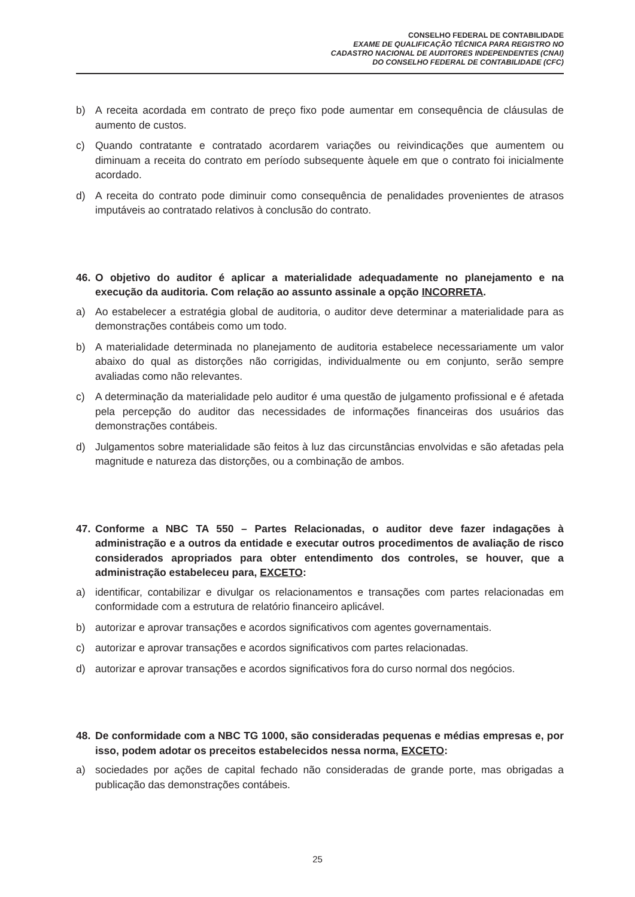CONSELHO FEDERAL DE CONTABILIDADE
EXAME DE QUALIFICAÇÃO TÉCNICA PARA REGISTRO NO
CADASTRO NACIONAL DE AUDITORES INDEPENDENTES (CNAI)
DO CONSELHO FEDERAL DE CONTABILIDADE (CFC)
b) A receita acordada em contrato de preço fixo pode aumentar em consequência de cláusulas de aumento de custos.
c) Quando contratante e contratado acordarem variações ou reivindicações que aumentem ou diminuam a receita do contrato em período subsequente àquele em que o contrato foi inicialmente acordado.
d) A receita do contrato pode diminuir como consequência de penalidades provenientes de atrasos imputáveis ao contratado relativos à conclusão do contrato.
46. O objetivo do auditor é aplicar a materialidade adequadamente no planejamento e na execução da auditoria. Com relação ao assunto assinale a opção INCORRETA.
a) Ao estabelecer a estratégia global de auditoria, o auditor deve determinar a materialidade para as demonstrações contábeis como um todo.
b) A materialidade determinada no planejamento de auditoria estabelece necessariamente um valor abaixo do qual as distorções não corrigidas, individualmente ou em conjunto, serão sempre avaliadas como não relevantes.
c) A determinação da materialidade pelo auditor é uma questão de julgamento profissional e é afetada pela percepção do auditor das necessidades de informações financeiras dos usuários das demonstrações contábeis.
d) Julgamentos sobre materialidade são feitos à luz das circunstâncias envolvidas e são afetadas pela magnitude e natureza das distorções, ou a combinação de ambos.
47. Conforme a NBC TA 550 – Partes Relacionadas, o auditor deve fazer indagações à administração e a outros da entidade e executar outros procedimentos de avaliação de risco considerados apropriados para obter entendimento dos controles, se houver, que a administração estabeleceu para, EXCETO:
a) identificar, contabilizar e divulgar os relacionamentos e transações com partes relacionadas em conformidade com a estrutura de relatório financeiro aplicável.
b) autorizar e aprovar transações e acordos significativos com agentes governamentais.
c) autorizar e aprovar transações e acordos significativos com partes relacionadas.
d) autorizar e aprovar transações e acordos significativos fora do curso normal dos negócios.
48. De conformidade com a NBC TG 1000, são consideradas pequenas e médias empresas e, por isso, podem adotar os preceitos estabelecidos nessa norma, EXCETO:
a) sociedades por ações de capital fechado não consideradas de grande porte, mas obrigadas a publicação das demonstrações contábeis.
25